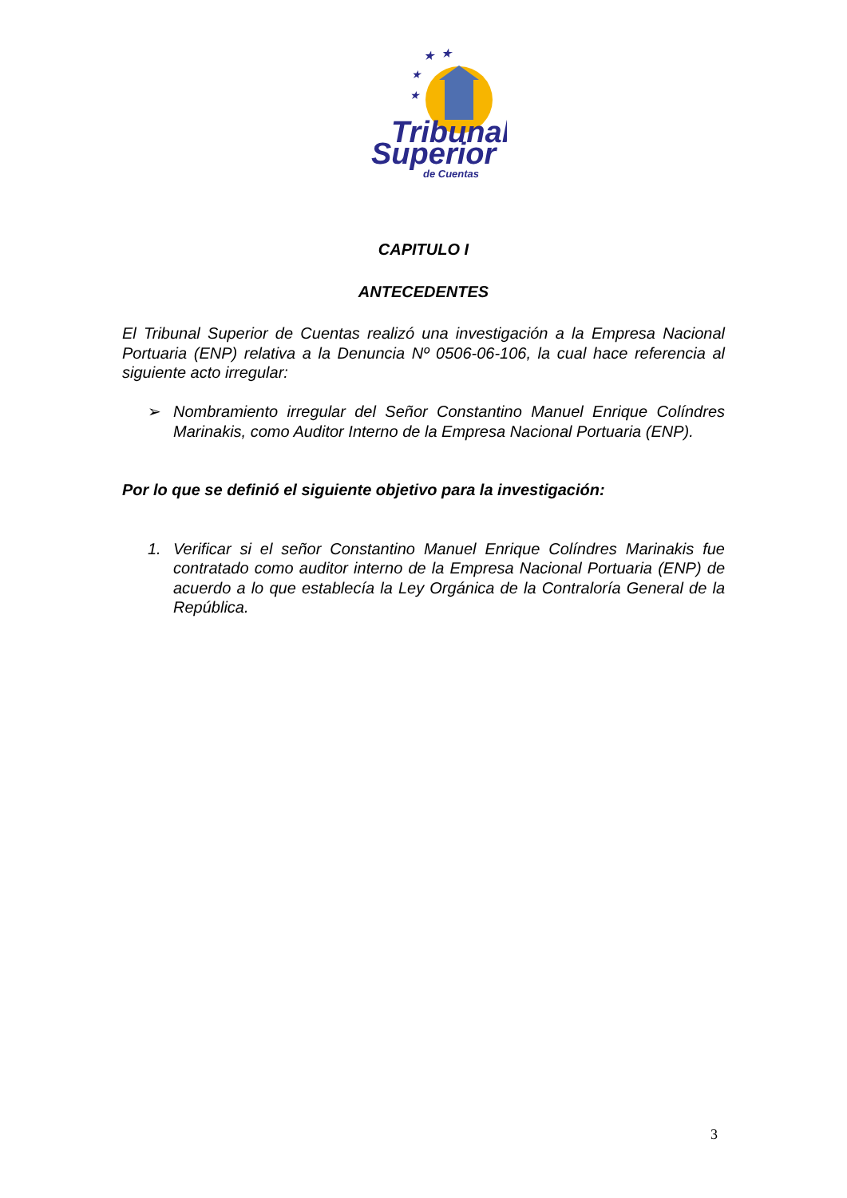★
★
★
★
Tribunal
Superior
de Cuentas
CAPITULO I
ANTECEDENTES
El Tribunal Superior de Cuentas realizó una investigación a la Empresa Nacional Portuaria (ENP) relativa a la Denuncia Nº 0506-06-106, la cual hace referencia al siguiente acto irregular:
➢ Nombramiento irregular del Señor Constantino Manuel Enrique Colíndres Marinakis, como Auditor Interno de la Empresa Nacional Portuaria (ENP).
Por lo que se definió el siguiente objetivo para la investigación:
1. Verificar si el señor Constantino Manuel Enrique Colíndres Marinakis fue contratado como auditor interno de la Empresa Nacional Portuaria (ENP) de acuerdo a lo que establecía la Ley Orgánica de la Contraloría General de la República.
3